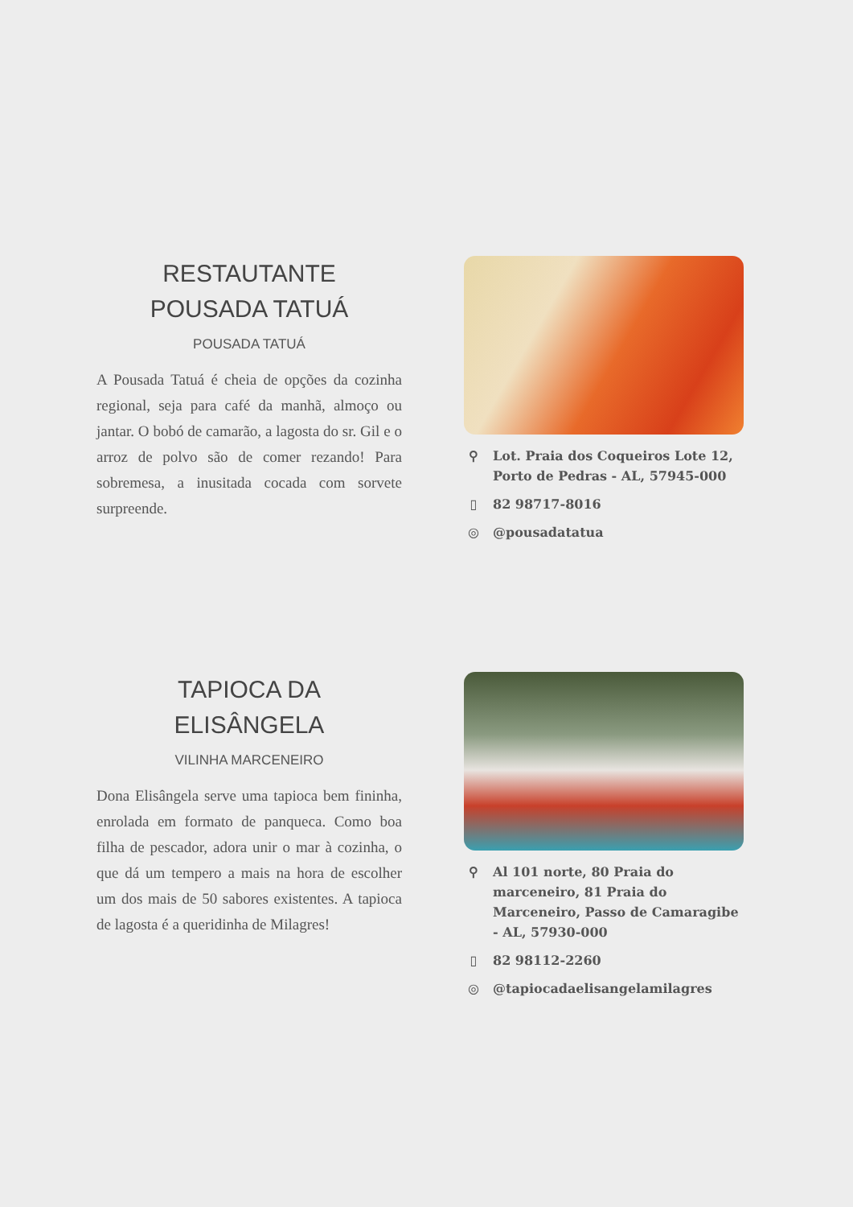RESTAUTANTE
POUSADA TATUÁ
POUSADA TATUÁ
A Pousada Tatuá é cheia de opções da cozinha regional, seja para café da manhã, almoço ou jantar. O bobó de camarão, a lagosta do sr. Gil e o arroz de polvo são de comer rezando! Para sobremesa, a inusitada cocada com sorvete surpreende.
⚲ Lot. Praia dos Coqueiros Lote 12, Porto de Pedras - AL, 57945-000
▯ 82 98717-8016
◎ @pousadatatua
TAPIOCA DA
ELISÂNGELA
VILINHA MARCENEIRO
Dona Elisângela serve uma tapioca bem fininha, enrolada em formato de panqueca. Como boa filha de pescador, adora unir o mar à cozinha, o que dá um tempero a mais na hora de escolher um dos mais de 50 sabores existentes. A tapioca de lagosta é a queridinha de Milagres!
⚲ Al 101 norte, 80 Praia do marceneiro, 81 Praia do Marceneiro, Passo de Camaragibe - AL, 57930-000
▯ 82 98112-2260
◎ @tapiocadaelisangelamilagres